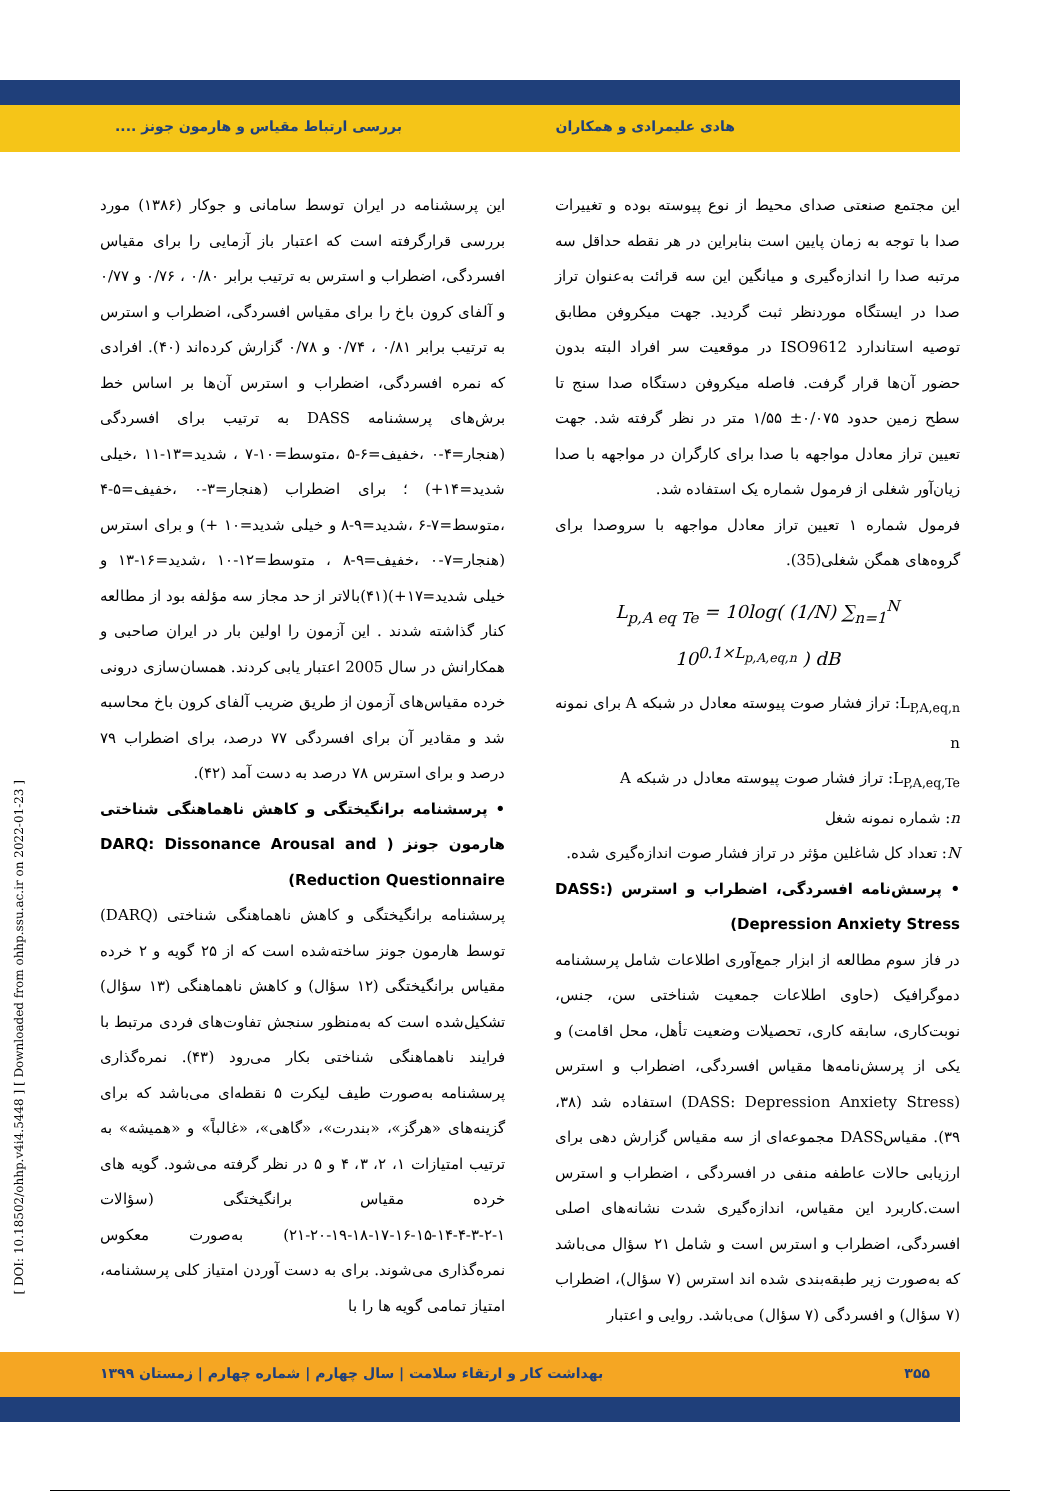هادی علیمرادی و همکاران بررسی ارتباط مقیاس و هارمون جونز ....
این مجتمع صنعتی صدای محیط از نوع پیوسته بوده و تغییرات صدا با توجه به زمان پایین است بنابراین در هر نقطه حداقل سه مرتبه صدا را اندازه‌گیری و میانگین این سه قرائت به‌عنوان تراز صدا در ایستگاه موردنظر ثبت گردید. جهت میکروفن مطابق توصیه استاندارد ISO9612 در موقعیت سر افراد البته بدون حضور آن‌ها قرار گرفت. فاصله میکروفن دستگاه صدا سنج تا سطح زمین حدود ۰/۰۷۵± ۱/۵۵ متر در نظر گرفته شد. جهت تعیین تراز معادل مواجهه با صدا برای کارگران در مواجهه با صدا زیان‌آور شغلی از فرمول شماره یک استفاده شد.
فرمول شماره ۱ تعیین تراز معادل مواجهه با سروصدا برای گروه‌های همگن شغلی(35).
L<sub>p,A eq Te</sub> = 10log( (1/N) ∑<sub>n=1</sub><sup>N</sup> 10<sup>0.1×L<sub>p,A,eq,n</sub></sup> ) dB
L<sub>P,A,eq,n</sub>: تراز فشار صوت پیوسته معادل در شبکه A برای نمونه n
L<sub>P,A,eq,Te</sub>: تراز فشار صوت پیوسته معادل در شبکه A
n: شماره نمونه شغل
N: تعداد کل شاغلین مؤثر در تراز فشار صوت اندازه‌گیری شده.
• پرسش‌نامه افسردگی، اضطراب و استرس (DASS: Depression Anxiety Stress)
در فاز سوم مطالعه از ابزار جمع‌آوری اطلاعات شامل پرسشنامه دموگرافیک (حاوی اطلاعات جمعیت شناختی سن، جنس، نوبت‌کاری، سابقه کاری، تحصیلات وضعیت تأهل، محل اقامت) و یکی از پرسش‌نامه‌ها مقیاس افسردگی، اضطراب و استرس (DASS: Depression Anxiety Stress) استفاده شد (۳۸، ۳۹). مقیاسDASS مجموعه‌ای از سه مقیاس گزارش دهی برای ارزیابی حالات عاطفه منفی در افسردگی ، اضطراب و استرس است.کاربرد این مقیاس، اندازه‌گیری شدت نشانه‌های اصلی افسردگی، اضطراب و استرس است و شامل ۲۱ سؤال می‌باشد که به‌صورت زیر طبقه‌بندی شده اند استرس (۷ سؤال)، اضطراب (۷ سؤال) و افسردگی (۷ سؤال) می‌باشد. روایی و اعتبار
این پرسشنامه در ایران توسط سامانی و جوکار (۱۳۸۶) مورد بررسی قرارگرفته است که اعتبار باز آزمایی را برای مقیاس افسردگی، اضطراب و استرس به ترتیب برابر ۰/۸۰ ، ۰/۷۶ و ۰/۷۷ و آلفای کرون باخ را برای مقیاس افسردگی، اضطراب و استرس به ترتیب برابر ۰/۸۱ ، ۰/۷۴ و ۰/۷۸ گزارش کرده‌اند (۴۰). افرادی که نمره افسردگی، اضطراب و استرس آن‌ها بر اساس خط برش‌های پرسشنامه DASS به ترتیب برای افسردگی (هنجار=۴-۰ ،خفیف=۶-۵ ،متوسط=۱۰-۷ ، شدید=۱۳-۱۱ ،خیلی شدید=۱۴+) ؛ برای اضطراب (هنجار=۳-۰ ،خفیف=۵-۴ ،متوسط=۷-۶ ،شدید=۹-۸ و خیلی شدید=۱۰ +) و برای استرس (هنجار=۷-۰ ،خفیف=۹-۸ ، متوسط=۱۲-۱۰ ،شدید=۱۶-۱۳ و خیلی شدید=۱۷+)(۴۱)بالاتر از حد مجاز سه مؤلفه بود از مطالعه کنار گذاشته شدند . این آزمون را اولین بار در ایران صاحبی و همکارانش در سال 2005 اعتبار یابی کردند. همسان‌سازی درونی خرده مقیاس‌های آزمون از طریق ضریب آلفای کرون باخ محاسبه شد و مقادیر آن برای افسردگی ۷۷ درصد، برای اضطراب ۷۹ درصد و برای استرس ۷۸ درصد به دست آمد (۴۲).
• پرسشنامه برانگیختگی و کاهش ناهماهنگی شناختی هارمون جونز ( DARQ: Dissonance Arousal and Reduction Questionnaire)
پرسشنامه برانگیختگی و کاهش ناهماهنگی شناختی (DARQ) توسط هارمون جونز ساخته‌شده است که از ۲۵ گویه و ۲ خرده مقیاس برانگیختگی (۱۲ سؤال) و کاهش ناهماهنگی (۱۳ سؤال) تشکیل‌شده است که به‌منظور سنجش تفاوت‌های فردی مرتبط با فرایند ناهماهنگی شناختی بکار می‌رود (۴۳). نمره‌گذاری پرسشنامه به‌صورت طیف لیکرت ۵ نقطه‌ای می‌باشد که برای گزینه‌های «هرگز»، «بندرت»، «گاهی»، «غالباً» و «همیشه» به ترتیب امتیازات ۱، ۲، ۳، ۴ و ۵ در نظر گرفته می‌شود. گویه های خرده مقیاس برانگیختگی (سؤالات ۱-۲-۳-۴-۱۴-۱۵-۱۶-۱۷-۱۸-۱۹-۲۰-۲۱) به‌صورت معکوس نمره‌گذاری می‌شوند. برای به دست آوردن امتیاز کلی پرسشنامه، امتیاز تمامی گویه ها را با
۳۵۵ بهداشت کار و ارتقاء سلامت | سال چهارم | شماره چهارم | زمستان ۱۳۹۹
[ DOI: 10.18502/ohhp.v4i4.5448 ] [ Downloaded from ohhp.ssu.ac.ir on 2022-01-23 ]